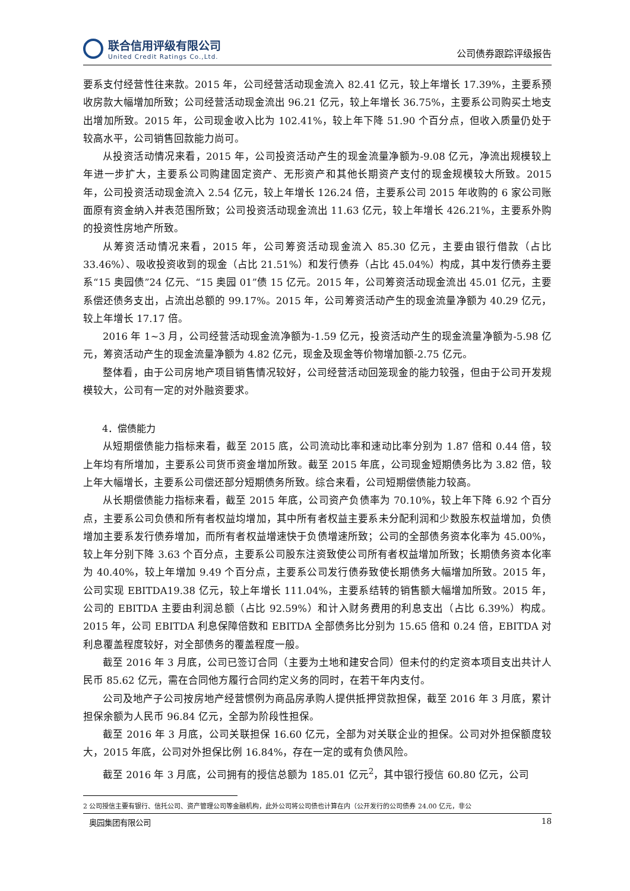联合信用评级有限公司
United Credit Ratings Co.,Ltd.
公司债券跟踪评级报告
要系支付经营性往来款。2015 年，公司经营活动现金流入 82.41 亿元，较上年增长 17.39%，主要系预收房款大幅增加所致；公司经营活动现金流出 96.21 亿元，较上年增长 36.75%，主要系公司购买土地支出增加所致。2015 年，公司现金收入比为 102.41%，较上年下降 51.90 个百分点，但收入质量仍处于较高水平，公司销售回款能力尚可。
从投资活动情况来看，2015 年，公司投资活动产生的现金流量净额为-9.08 亿元，净流出规模较上年进一步扩大，主要系公司购建固定资产、无形资产和其他长期资产支付的现金规模较大所致。2015 年，公司投资活动现金流入 2.54 亿元，较上年增长 126.24 倍，主要系公司 2015 年收购的 6 家公司账面原有资金纳入并表范围所致；公司投资活动现金流出 11.63 亿元，较上年增长 426.21%，主要系外购的投资性房地产所致。
从筹资活动情况来看，2015 年，公司筹资活动现金流入 85.30 亿元，主要由银行借款（占比 33.46%）、吸收投资收到的现金（占比 21.51%）和发行债券（占比 45.04%）构成，其中发行债券主要系“15 奥园债”24 亿元、“15 奥园 01”债 15 亿元。2015 年，公司筹资活动现金流出 45.01 亿元，主要系偿还债务支出，占流出总额的 99.17%。2015 年，公司筹资活动产生的现金流量净额为 40.29 亿元，较上年增长 17.17 倍。
2016 年 1~3 月，公司经营活动现金流净额为-1.59 亿元，投资活动产生的现金流量净额为-5.98 亿元，筹资活动产生的现金流量净额为 4.82 亿元，现金及现金等价物增加额-2.75 亿元。
整体看，由于公司房地产项目销售情况较好，公司经营活动回笼现金的能力较强，但由于公司开发规模较大，公司有一定的对外融资要求。
4．偿债能力
从短期偿债能力指标来看，截至 2015 底，公司流动比率和速动比率分别为 1.87 倍和 0.44 倍，较上年均有所增加，主要系公司货币资金增加所致。截至 2015 年底，公司现金短期债务比为 3.82 倍，较上年大幅增长，主要系公司偿还部分短期债务所致。综合来看，公司短期偿债能力较高。
从长期偿债能力指标来看，截至 2015 年底，公司资产负债率为 70.10%，较上年下降 6.92 个百分点，主要系公司负债和所有者权益均增加，其中所有者权益主要系未分配利润和少数股东权益增加，负债增加主要系发行债券增加，而所有者权益增速快于负债增速所致；公司的全部债务资本化率为 45.00%，较上年分别下降 3.63 个百分点，主要系公司股东注资致使公司所有者权益增加所致；长期债务资本化率为 40.40%，较上年增加 9.49 个百分点，主要系公司发行债券致使长期债务大幅增加所致。2015 年，公司实现 EBITDA19.38 亿元，较上年增长 111.04%，主要系结转的销售额大幅增加所致。2015 年，公司的 EBITDA 主要由利润总额（占比 92.59%）和计入财务费用的利息支出（占比 6.39%）构成。2015 年，公司 EBITDA 利息保障倍数和 EBITDA 全部债务比分别为 15.65 倍和 0.24 倍，EBITDA 对利息覆盖程度较好，对全部债务的覆盖程度一般。
截至 2016 年 3 月底，公司已签订合同（主要为土地和建安合同）但未付的约定资本项目支出共计人民币 85.62 亿元，需在合同他方履行合同约定义务的同时，在若干年内支付。
公司及地产子公司按房地产经营惯例为商品房承购人提供抵押贷款担保，截至 2016 年 3 月底，累计担保余额为人民币 96.84 亿元，全部为阶段性担保。
截至 2016 年 3 月底，公司关联担保 16.60 亿元，全部为对关联企业的担保。公司对外担保额度较大，2015 年底，公司对外担保比例 16.84%，存在一定的或有负债风险。
截至 2016 年 3 月底，公司拥有的授信总额为 185.01 亿元<sup>2</sup>，其中银行授信 60.80 亿元，公司
2 公司授信主要有银行、信托公司、资产管理公司等金融机构，此外公司将公司债也计算在内（公开发行的公司债券 24.00 亿元，非公
奥园集团有限公司 18